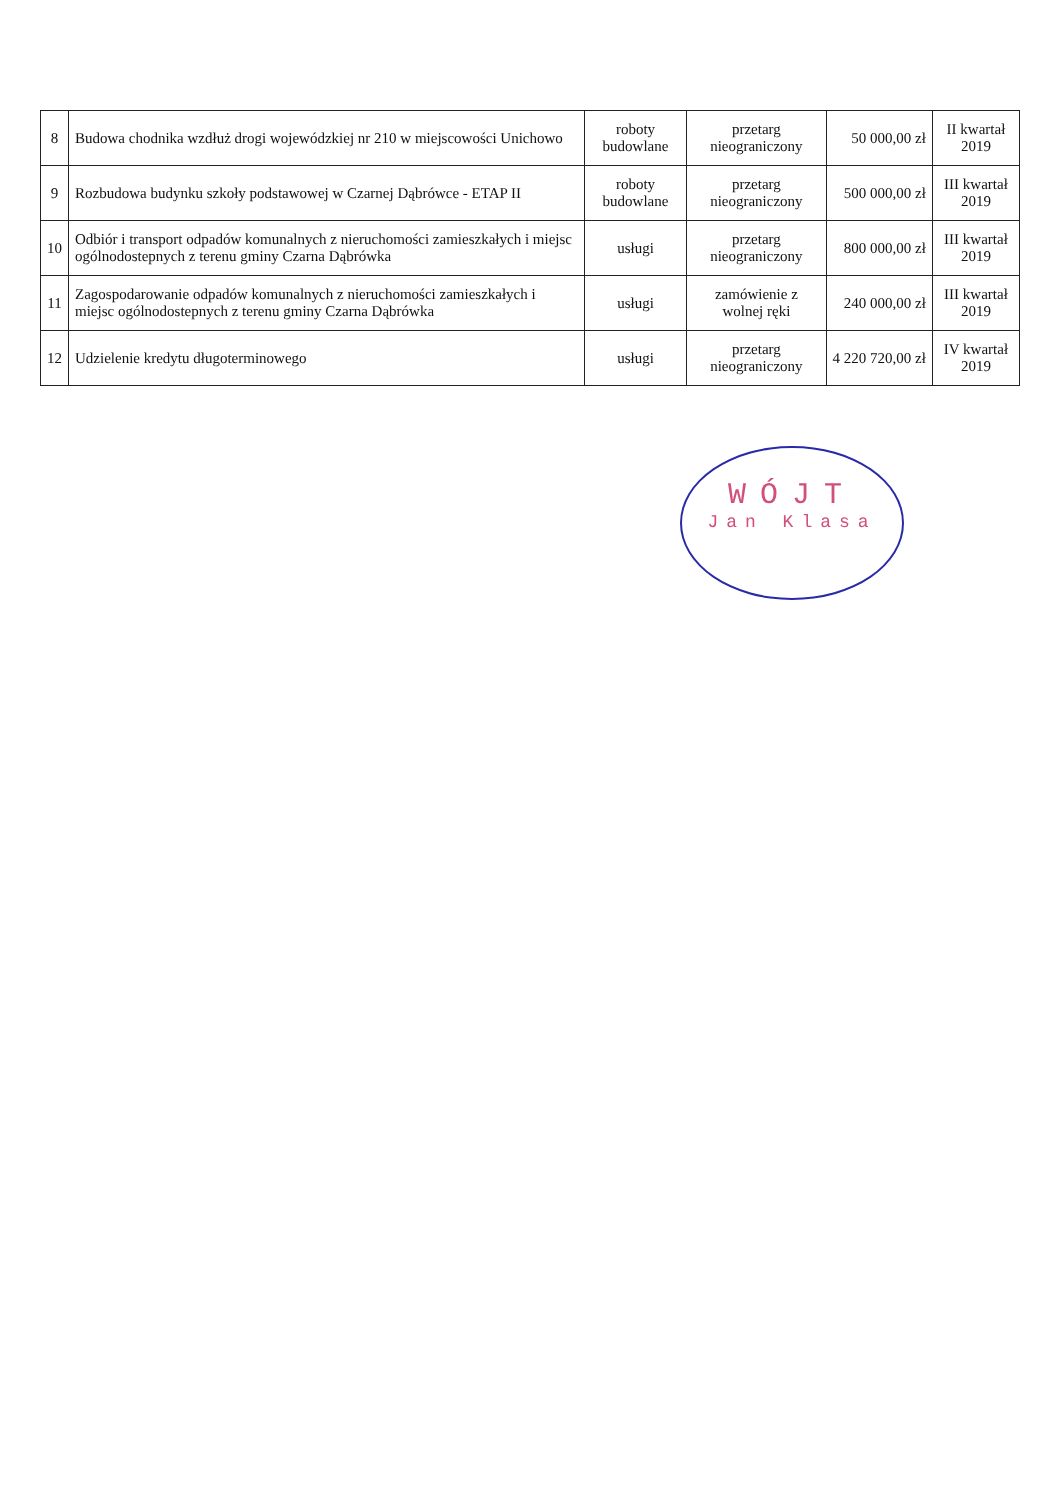| 8 | Budowa chodnika wzdłuż drogi wojewódzkiej nr 210 w miejscowości Unichowo | roboty budowlane | przetarg nieograniczony | 50 000,00 zł | II kwartał 2019 |
| 9 | Rozbudowa budynku szkoły podstawowej w Czarnej Dąbrówce - ETAP II | roboty budowlane | przetarg nieograniczony | 500 000,00 zł | III kwartał 2019 |
| 10 | Odbiór i transport odpadów komunalnych z nieruchomości zamieszkałych i miejsc ogólnodostepnych z terenu gminy Czarna Dąbrówka | usługi | przetarg nieograniczony | 800 000,00 zł | III kwartał 2019 |
| 11 | Zagospodarowanie odpadów komunalnych z nieruchomości zamieszkałych i miejsc ogólnodostepnych z terenu gminy Czarna Dąbrówka | usługi | zamówienie z wolnej ręki | 240 000,00 zł | III kwartał 2019 |
| 12 | Udzielenie kredytu długoterminowego | usługi | przetarg nieograniczony | 4 220 720,00 zł | IV kwartał 2019 |
WÓJT
Jan Klasa